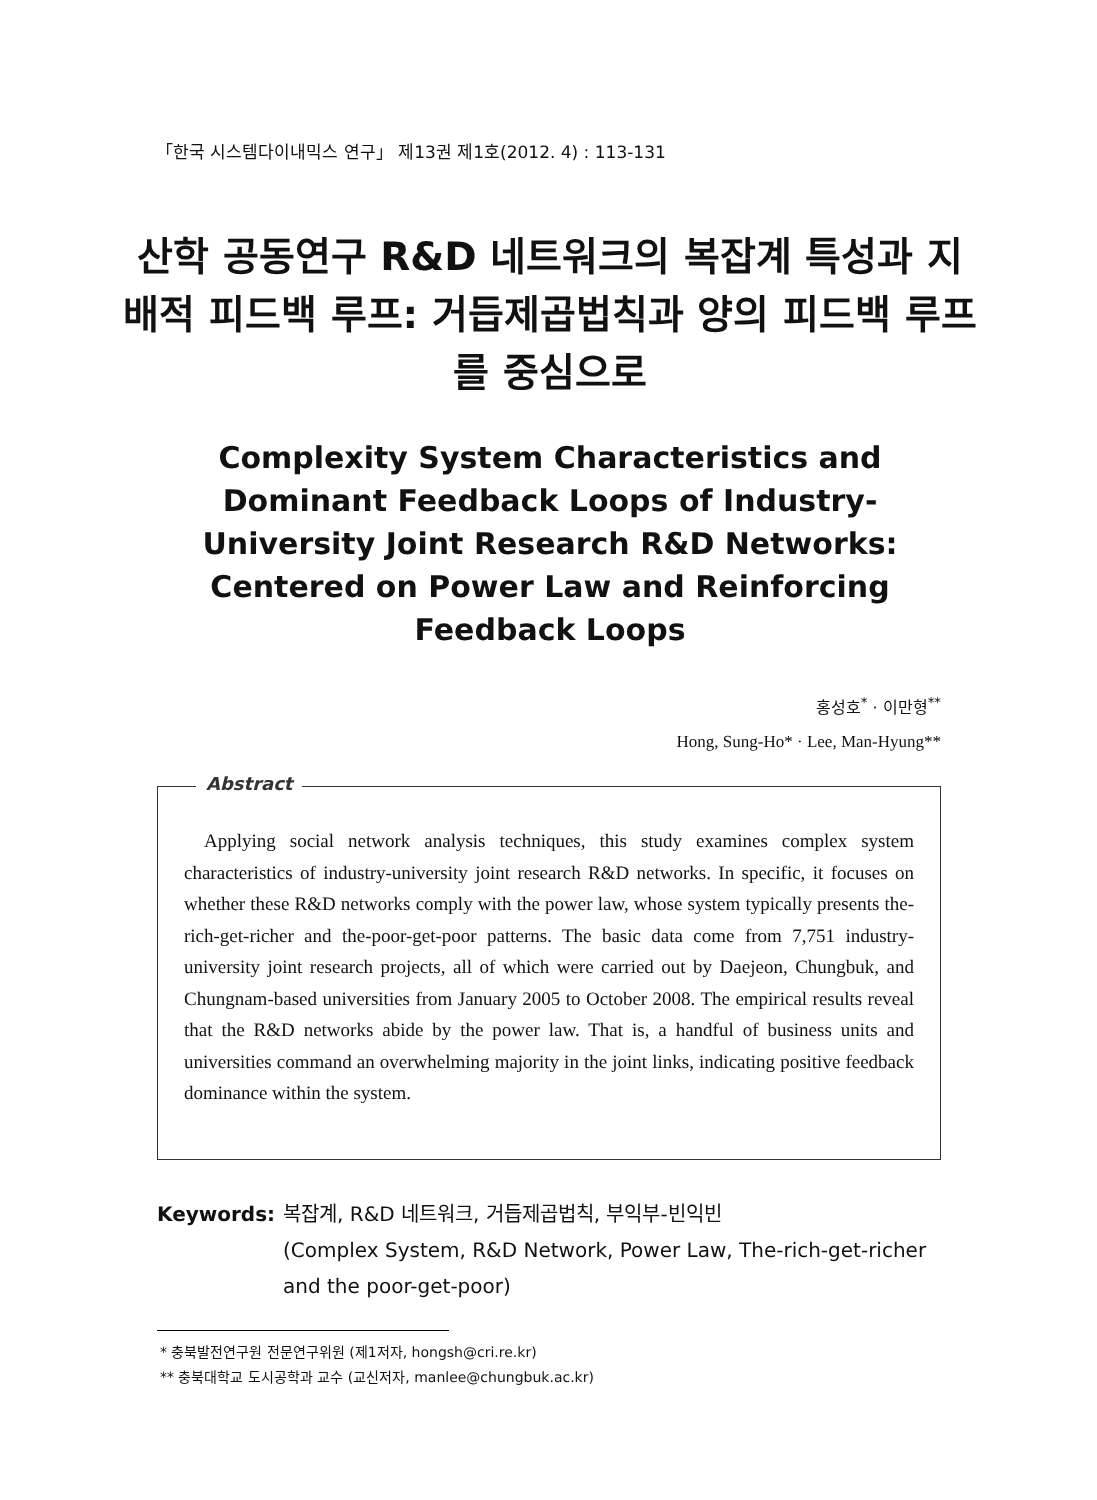「한국 시스템다이내믹스 연구」 제13권 제1호(2012. 4) : 113-131
산학 공동연구 R&D 네트워크의 복잡계 특성과 지배적 피드백 루프: 거듭제곱법칙과 양의 피드백 루프를 중심으로
Complexity System Characteristics and Dominant Feedback Loops of Industry-University Joint Research R&D Networks: Centered on Power Law and Reinforcing Feedback Loops
홍성호<sup>*</sup> · 이만형<sup>**</sup>
Hong, Sung-Ho* · Lee, Man-Hyung**
Abstract
Applying social network analysis techniques, this study examines complex system characteristics of industry-university joint research R&D networks. In specific, it focuses on whether these R&D networks comply with the power law, whose system typically presents the-rich-get-richer and the-poor-get-poor patterns. The basic data come from 7,751 industry-university joint research projects, all of which were carried out by Daejeon, Chungbuk, and Chungnam-based universities from January 2005 to October 2008. The empirical results reveal that the R&D networks abide by the power law. That is, a handful of business units and universities command an overwhelming majority in the joint links, indicating positive feedback dominance within the system.
Keywords: 복잡계, R&D 네트워크, 거듭제곱법칙, 부익부-빈익빈
(Complex System, R&D Network, Power Law, The-rich-get-richer and the poor-get-poor)
* 충북발전연구원 전문연구위원 (제1저자, hongsh@cri.re.kr)
** 충북대학교 도시공학과 교수 (교신저자, manlee@chungbuk.ac.kr)